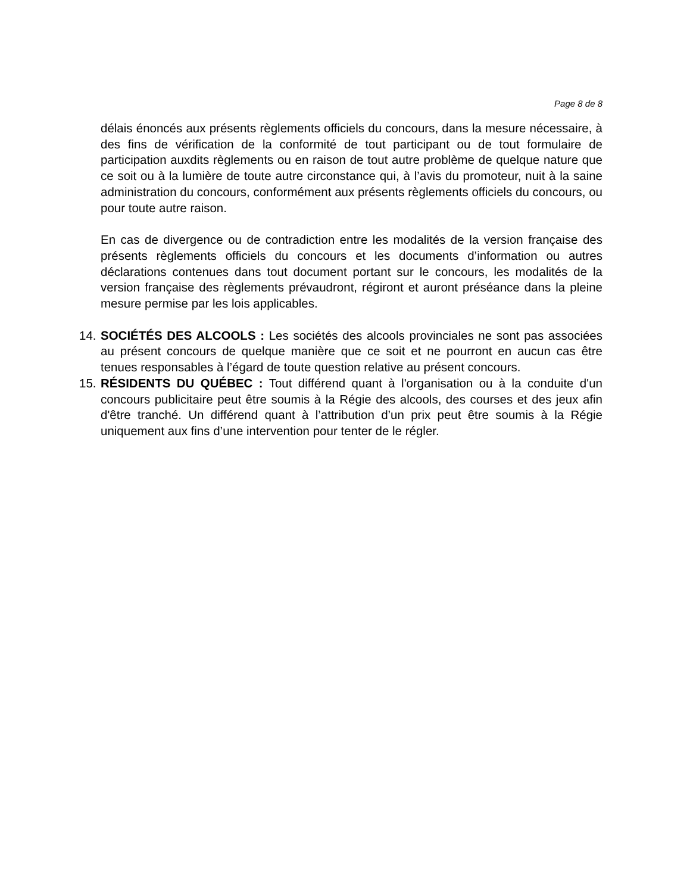Page 8 de 8
délais énoncés aux présents règlements officiels du concours, dans la mesure nécessaire, à des fins de vérification de la conformité de tout participant ou de tout formulaire de participation auxdits règlements ou en raison de tout autre problème de quelque nature que ce soit ou à la lumière de toute autre circonstance qui, à l’avis du promoteur, nuit à la saine administration du concours, conformément aux présents règlements officiels du concours, ou pour toute autre raison.
En cas de divergence ou de contradiction entre les modalités de la version française des présents règlements officiels du concours et les documents d’information ou autres déclarations contenues dans tout document portant sur le concours, les modalités de la version française des règlements prévaudront, régiront et auront préséance dans la pleine mesure permise par les lois applicables.
14.
SOCIÉTÉS DES ALCOOLS : Les sociétés des alcools provinciales ne sont pas associées au présent concours de quelque manière que ce soit et ne pourront en aucun cas être tenues responsables à l’égard de toute question relative au présent concours.
15.
RÉSIDENTS DU QUÉBEC : Tout différend quant à l'organisation ou à la conduite d'un concours publicitaire peut être soumis à la Régie des alcools, des courses et des jeux afin d'être tranché. Un différend quant à l’attribution d’un prix peut être soumis à la Régie uniquement aux fins d’une intervention pour tenter de le régler.